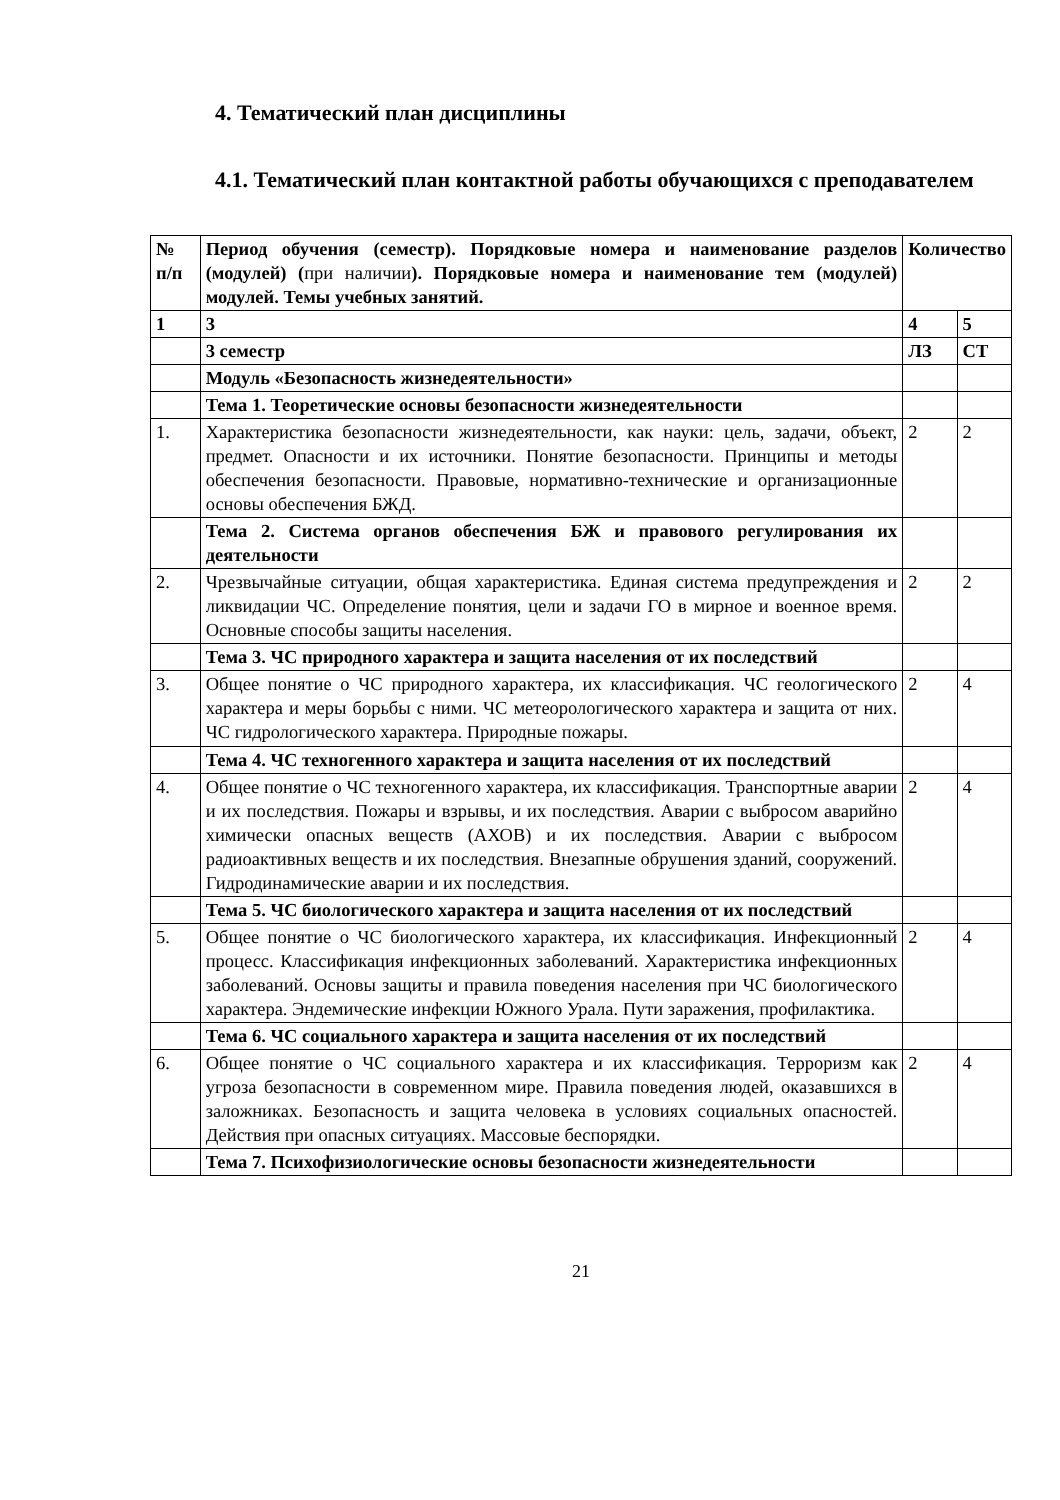4. Тематический план дисциплины
4.1. Тематический план контактной работы обучающихся с преподавателем
| № п/п | Период обучения (семестр). Порядковые номера и наименование разделов (модулей) ( при наличии ). Порядковые номера и наименование тем (модулей) модулей. Темы учебных занятий. | Количество | |
| 1 | 3 | 4 | 5 |
| | 3 семестр | ЛЗ | СТ |
| | Модуль «Безопасность жизнедеятельности» | | |
| | Тема 1. Теоретические основы безопасности жизнедеятельности | | |
| 1. | Характеристика безопасности жизнедеятельности, как науки: цель, задачи, объект, предмет. Опасности и их источники. Понятие безопасности. Принципы и методы обеспечения безопасности. Правовые, нормативно-технические и организационные основы обеспечения БЖД. | 2 | 2 |
| | Тема 2. Система органов обеспечения БЖ и правового регулирования их деятельности | | |
| 2. | Чрезвычайные ситуации, общая характеристика. Единая система предупреждения и ликвидации ЧС. Определение понятия, цели и задачи ГО в мирное и военное время. Основные способы защиты населения. | 2 | 2 |
| | Тема 3. ЧС природного характера и защита населения от их последствий | | |
| 3. | Общее понятие о ЧС природного характера, их классификация. ЧС геологического характера и меры борьбы с ними. ЧС метеорологического характера и защита от них. ЧС гидрологического характера. Природные пожары. | 2 | 4 |
| | Тема 4. ЧС техногенного характера и защита населения от их последствий | | |
| 4. | Общее понятие о ЧС техногенного характера, их классификация. Транспортные аварии и их последствия. Пожары и взрывы, и их последствия. Аварии с выбросом аварийно химически опасных веществ (АХОВ) и их последствия. Аварии с выбросом радиоактивных веществ и их последствия. Внезапные обрушения зданий, сооружений. Гидродинамические аварии и их последствия. | 2 | 4 |
| | Тема 5. ЧС биологического характера и защита населения от их последствий | | |
| 5. | Общее понятие о ЧС биологического характера, их классификация. Инфекционный процесс. Классификация инфекционных заболеваний. Характеристика инфекционных заболеваний. Основы защиты и правила поведения населения при ЧС биологического характера. Эндемические инфекции Южного Урала. Пути заражения, профилактика. | 2 | 4 |
| | Тема 6. ЧС социального характера и защита населения от их последствий | | |
| 6. | Общее понятие о ЧС социального характера и их классификация. Терроризм как угроза безопасности в современном мире. Правила поведения людей, оказавшихся в заложниках. Безопасность и защита человека в условиях социальных опасностей. Действия при опасных ситуациях. Массовые беспорядки. | 2 | 4 |
| | Тема 7. Психофизиологические основы безопасности жизнедеятельности | | |
21